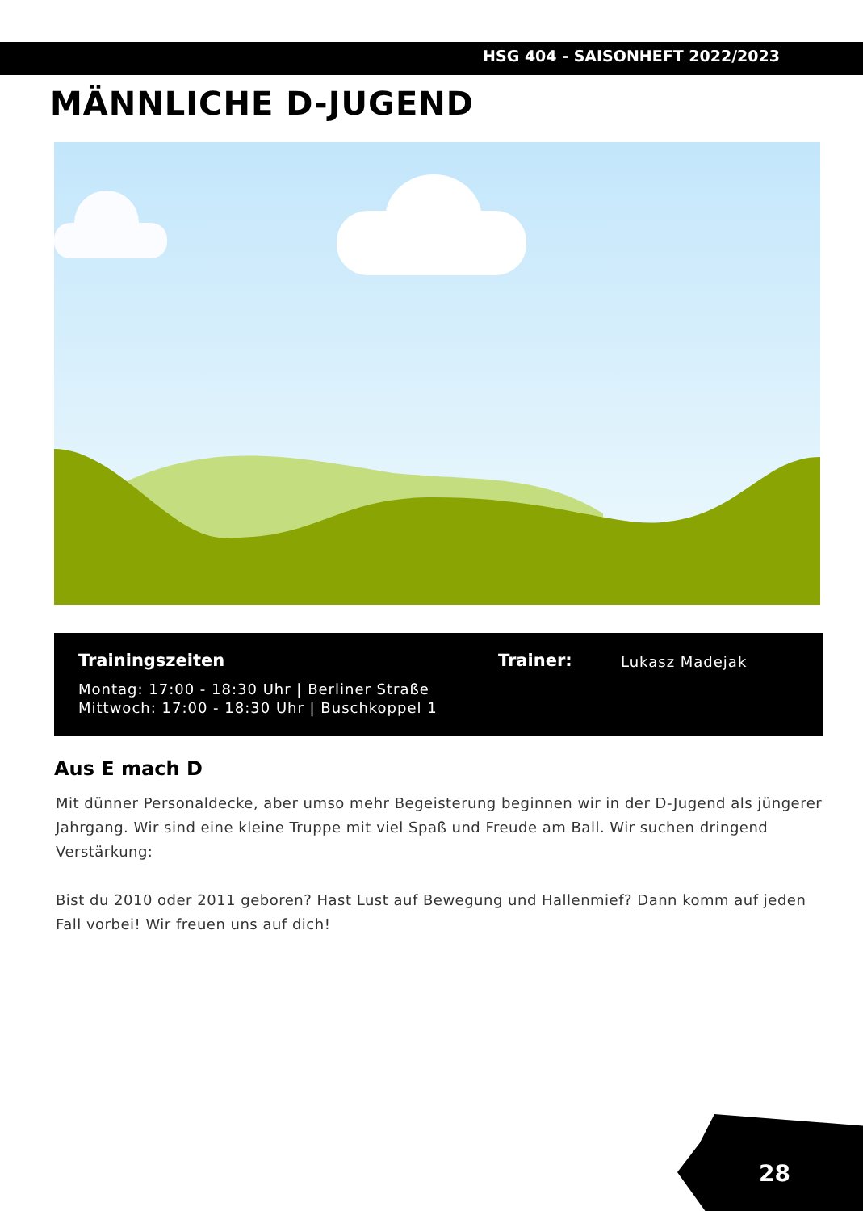HSG 404 - SAISONHEFT 2022/2023
MÄNNLICHE D-JUGEND
Trainingszeiten
Montag: 17:00 - 18:30 Uhr | Berliner Straße
Mittwoch: 17:00 - 18:30 Uhr | Buschkoppel 1
Trainer:
Lukasz Madejak
Aus E mach D
Mit dünner Personaldecke, aber umso mehr Begeisterung beginnen wir in der D-Jugend als jüngerer Jahrgang. Wir sind eine kleine Truppe mit viel Spaß und Freude am Ball. Wir suchen dringend Verstärkung:
Bist du 2010 oder 2011 geboren? Hast Lust auf Bewegung und Hallenmief? Dann komm auf jeden Fall vorbei! Wir freuen uns auf dich!
28